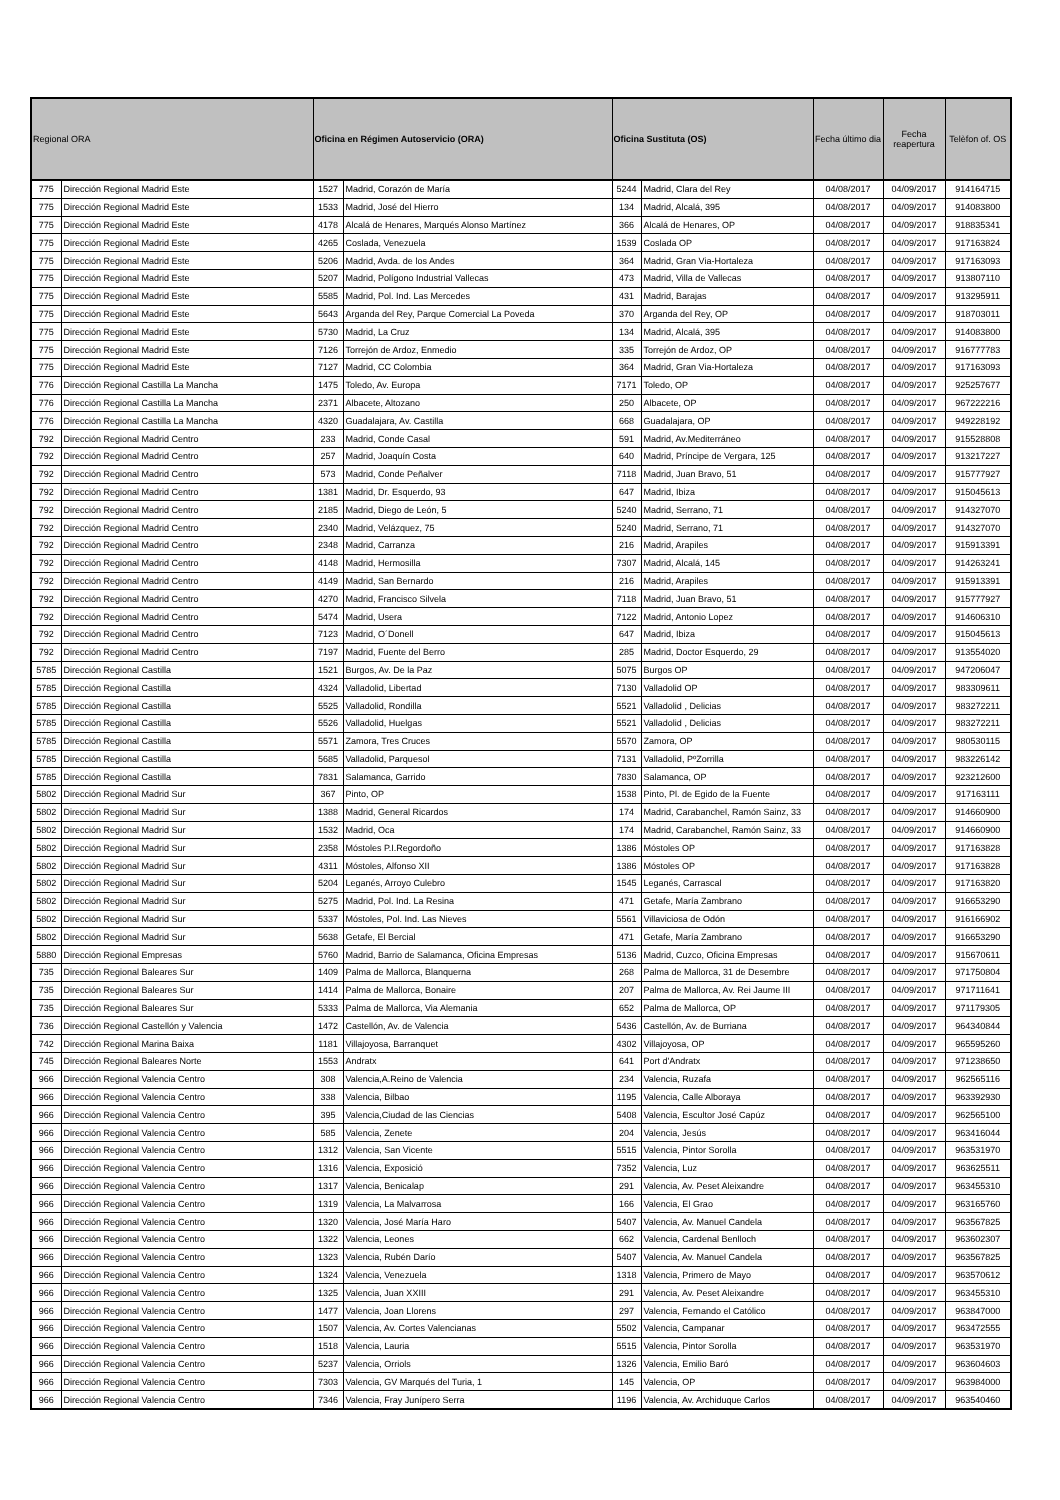| Regional ORA | | Oficina en Régimen Autoservicio (ORA) | | Oficina Sustituta (OS) | | Fecha último dia | Fecha reapertura | Telèfon of. OS |
| --- | --- | --- | --- | --- | --- | --- | --- | --- |
| 775 | Dirección Regional Madrid Este | 1527 | Madrid, Corazón de María | 5244 | Madrid, Clara del Rey | 04/08/2017 | 04/09/2017 | 914164715 |
| 775 | Dirección Regional Madrid Este | 1533 | Madrid, José del Hierro | 134 | Madrid, Alcalá, 395 | 04/08/2017 | 04/09/2017 | 914083800 |
| 775 | Dirección Regional Madrid Este | 4178 | Alcalá de Henares, Marqués Alonso Martínez | 366 | Alcalá de Henares, OP | 04/08/2017 | 04/09/2017 | 918835341 |
| 775 | Dirección Regional Madrid Este | 4265 | Coslada, Venezuela | 1539 | Coslada OP | 04/08/2017 | 04/09/2017 | 917163824 |
| 775 | Dirección Regional Madrid Este | 5206 | Madrid, Avda. de los Andes | 364 | Madrid, Gran Via-Hortaleza | 04/08/2017 | 04/09/2017 | 917163093 |
| 775 | Dirección Regional Madrid Este | 5207 | Madrid, Polígono Industrial Vallecas | 473 | Madrid, Villa de Vallecas | 04/08/2017 | 04/09/2017 | 913807110 |
| 775 | Dirección Regional Madrid Este | 5585 | Madrid, Pol. Ind. Las Mercedes | 431 | Madrid, Barajas | 04/08/2017 | 04/09/2017 | 913295911 |
| 775 | Dirección Regional Madrid Este | 5643 | Arganda del Rey, Parque Comercial La Poveda | 370 | Arganda del Rey, OP | 04/08/2017 | 04/09/2017 | 918703011 |
| 775 | Dirección Regional Madrid Este | 5730 | Madrid, La Cruz | 134 | Madrid, Alcalá, 395 | 04/08/2017 | 04/09/2017 | 914083800 |
| 775 | Dirección Regional Madrid Este | 7126 | Torrejón de Ardoz, Enmedio | 335 | Torrejón de Ardoz, OP | 04/08/2017 | 04/09/2017 | 916777783 |
| 775 | Dirección Regional Madrid Este | 7127 | Madrid, CC Colombia | 364 | Madrid, Gran Via-Hortaleza | 04/08/2017 | 04/09/2017 | 917163093 |
| 776 | Dirección Regional Castilla La Mancha | 1475 | Toledo, Av. Europa | 7171 | Toledo, OP | 04/08/2017 | 04/09/2017 | 925257677 |
| 776 | Dirección Regional Castilla La Mancha | 2371 | Albacete, Altozano | 250 | Albacete, OP | 04/08/2017 | 04/09/2017 | 967222216 |
| 776 | Dirección Regional Castilla La Mancha | 4320 | Guadalajara, Av. Castilla | 668 | Guadalajara, OP | 04/08/2017 | 04/09/2017 | 949228192 |
| 792 | Dirección Regional Madrid Centro | 233 | Madrid, Conde Casal | 591 | Madrid, Av.Mediterráneo | 04/08/2017 | 04/09/2017 | 915528808 |
| 792 | Dirección Regional Madrid Centro | 257 | Madrid, Joaquín Costa | 640 | Madrid, Príncipe de Vergara, 125 | 04/08/2017 | 04/09/2017 | 913217227 |
| 792 | Dirección Regional Madrid Centro | 573 | Madrid, Conde Peñalver | 7118 | Madrid, Juan Bravo, 51 | 04/08/2017 | 04/09/2017 | 915777927 |
| 792 | Dirección Regional Madrid Centro | 1381 | Madrid, Dr. Esquerdo, 93 | 647 | Madrid, Ibiza | 04/08/2017 | 04/09/2017 | 915045613 |
| 792 | Dirección Regional Madrid Centro | 2185 | Madrid, Diego de León, 5 | 5240 | Madrid, Serrano, 71 | 04/08/2017 | 04/09/2017 | 914327070 |
| 792 | Dirección Regional Madrid Centro | 2340 | Madrid, Velázquez, 75 | 5240 | Madrid, Serrano, 71 | 04/08/2017 | 04/09/2017 | 914327070 |
| 792 | Dirección Regional Madrid Centro | 2348 | Madrid, Carranza | 216 | Madrid, Arapiles | 04/08/2017 | 04/09/2017 | 915913391 |
| 792 | Dirección Regional Madrid Centro | 4148 | Madrid, Hermosilla | 7307 | Madrid, Alcalá, 145 | 04/08/2017 | 04/09/2017 | 914263241 |
| 792 | Dirección Regional Madrid Centro | 4149 | Madrid, San Bernardo | 216 | Madrid, Arapiles | 04/08/2017 | 04/09/2017 | 915913391 |
| 792 | Dirección Regional Madrid Centro | 4270 | Madrid, Francisco Silvela | 7118 | Madrid, Juan Bravo, 51 | 04/08/2017 | 04/09/2017 | 915777927 |
| 792 | Dirección Regional Madrid Centro | 5474 | Madrid, Usera | 7122 | Madrid, Antonio Lopez | 04/08/2017 | 04/09/2017 | 914606310 |
| 792 | Dirección Regional Madrid Centro | 7123 | Madrid, O´Donell | 647 | Madrid, Ibiza | 04/08/2017 | 04/09/2017 | 915045613 |
| 792 | Dirección Regional Madrid Centro | 7197 | Madrid, Fuente del Berro | 285 | Madrid, Doctor Esquerdo, 29 | 04/08/2017 | 04/09/2017 | 913554020 |
| 5785 | Dirección Regional Castilla | 1521 | Burgos, Av. De la Paz | 5075 | Burgos OP | 04/08/2017 | 04/09/2017 | 947206047 |
| 5785 | Dirección Regional Castilla | 4324 | Valladolid, Libertad | 7130 | Valladolid OP | 04/08/2017 | 04/09/2017 | 983309611 |
| 5785 | Dirección Regional Castilla | 5525 | Valladolid, Rondilla | 5521 | Valladolid , Delicias | 04/08/2017 | 04/09/2017 | 983272211 |
| 5785 | Dirección Regional Castilla | 5526 | Valladolid, Huelgas | 5521 | Valladolid , Delicias | 04/08/2017 | 04/09/2017 | 983272211 |
| 5785 | Dirección Regional Castilla | 5571 | Zamora, Tres Cruces | 5570 | Zamora, OP | 04/08/2017 | 04/09/2017 | 980530115 |
| 5785 | Dirección Regional Castilla | 5685 | Valladolid, Parquesol | 7131 | Valladolid, PºZorrilla | 04/08/2017 | 04/09/2017 | 983226142 |
| 5785 | Dirección Regional Castilla | 7831 | Salamanca, Garrido | 7830 | Salamanca, OP | 04/08/2017 | 04/09/2017 | 923212600 |
| 5802 | Dirección Regional Madrid Sur | 367 | Pinto, OP | 1538 | Pinto, Pl. de Egido de la Fuente | 04/08/2017 | 04/09/2017 | 917163111 |
| 5802 | Dirección Regional Madrid Sur | 1388 | Madrid, General Ricardos | 174 | Madrid, Carabanchel, Ramón Sainz, 33 | 04/08/2017 | 04/09/2017 | 914660900 |
| 5802 | Dirección Regional Madrid Sur | 1532 | Madrid, Oca | 174 | Madrid, Carabanchel, Ramón Sainz, 33 | 04/08/2017 | 04/09/2017 | 914660900 |
| 5802 | Dirección Regional Madrid Sur | 2358 | Móstoles P.I.Regordoño | 1386 | Móstoles OP | 04/08/2017 | 04/09/2017 | 917163828 |
| 5802 | Dirección Regional Madrid Sur | 4311 | Móstoles, Alfonso XII | 1386 | Móstoles OP | 04/08/2017 | 04/09/2017 | 917163828 |
| 5802 | Dirección Regional Madrid Sur | 5204 | Leganés, Arroyo Culebro | 1545 | Leganés, Carrascal | 04/08/2017 | 04/09/2017 | 917163820 |
| 5802 | Dirección Regional Madrid Sur | 5275 | Madrid, Pol. Ind. La Resina | 471 | Getafe, María Zambrano | 04/08/2017 | 04/09/2017 | 916653290 |
| 5802 | Dirección Regional Madrid Sur | 5337 | Móstoles, Pol. Ind. Las Nieves | 5561 | Villaviciosa de Odón | 04/08/2017 | 04/09/2017 | 916166902 |
| 5802 | Dirección Regional Madrid Sur | 5638 | Getafe, El Bercial | 471 | Getafe, María Zambrano | 04/08/2017 | 04/09/2017 | 916653290 |
| 5880 | Dirección Regional Empresas | 5760 | Madrid, Barrio de Salamanca, Oficina Empresas | 5136 | Madrid, Cuzco, Oficina Empresas | 04/08/2017 | 04/09/2017 | 915670611 |
| 735 | Dirección Regional Baleares Sur | 1409 | Palma de Mallorca, Blanquerna | 268 | Palma de Mallorca, 31 de Desembre | 04/08/2017 | 04/09/2017 | 971750804 |
| 735 | Dirección Regional Baleares Sur | 1414 | Palma de Mallorca, Bonaire | 207 | Palma de Mallorca, Av. Rei Jaume III | 04/08/2017 | 04/09/2017 | 971711641 |
| 735 | Dirección Regional Baleares Sur | 5333 | Palma de Mallorca, Via Alemania | 652 | Palma de Mallorca, OP | 04/08/2017 | 04/09/2017 | 971179305 |
| 736 | Dirección Regional Castellón y Valencia | 1472 | Castellón, Av. de Valencia | 5436 | Castellón, Av. de Burriana | 04/08/2017 | 04/09/2017 | 964340844 |
| 742 | Dirección Regional Marina Baixa | 1181 | Villajoyosa, Barranquet | 4302 | Villajoyosa, OP | 04/08/2017 | 04/09/2017 | 965595260 |
| 745 | Dirección Regional Baleares Norte | 1553 | Andratx | 641 | Port d'Andratx | 04/08/2017 | 04/09/2017 | 971238650 |
| 966 | Dirección Regional Valencia Centro | 308 | Valencia,A.Reino de Valencia | 234 | Valencia, Ruzafa | 04/08/2017 | 04/09/2017 | 962565116 |
| 966 | Dirección Regional Valencia Centro | 338 | Valencia, Bilbao | 1195 | Valencia, Calle Alboraya | 04/08/2017 | 04/09/2017 | 963392930 |
| 966 | Dirección Regional Valencia Centro | 395 | Valencia,Ciudad de las Ciencias | 5408 | Valencia, Escultor José Capúz | 04/08/2017 | 04/09/2017 | 962565100 |
| 966 | Dirección Regional Valencia Centro | 585 | Valencia, Zenete | 204 | Valencia, Jesús | 04/08/2017 | 04/09/2017 | 963416044 |
| 966 | Dirección Regional Valencia Centro | 1312 | Valencia, San Vicente | 5515 | Valencia, Pintor Sorolla | 04/08/2017 | 04/09/2017 | 963531970 |
| 966 | Dirección Regional Valencia Centro | 1316 | Valencia, Exposició | 7352 | Valencia, Luz | 04/08/2017 | 04/09/2017 | 963625511 |
| 966 | Dirección Regional Valencia Centro | 1317 | Valencia, Benicalap | 291 | Valencia, Av. Peset Aleixandre | 04/08/2017 | 04/09/2017 | 963455310 |
| 966 | Dirección Regional Valencia Centro | 1319 | Valencia, La Malvarrosa | 166 | Valencia, El Grao | 04/08/2017 | 04/09/2017 | 963165760 |
| 966 | Dirección Regional Valencia Centro | 1320 | Valencia, José María Haro | 5407 | Valencia, Av. Manuel Candela | 04/08/2017 | 04/09/2017 | 963567825 |
| 966 | Dirección Regional Valencia Centro | 1322 | Valencia, Leones | 662 | Valencia, Cardenal Benlloch | 04/08/2017 | 04/09/2017 | 963602307 |
| 966 | Dirección Regional Valencia Centro | 1323 | Valencia, Rubén Darío | 5407 | Valencia, Av. Manuel Candela | 04/08/2017 | 04/09/2017 | 963567825 |
| 966 | Dirección Regional Valencia Centro | 1324 | Valencia, Venezuela | 1318 | Valencia, Primero de Mayo | 04/08/2017 | 04/09/2017 | 963570612 |
| 966 | Dirección Regional Valencia Centro | 1325 | Valencia, Juan XXIII | 291 | Valencia, Av. Peset Aleixandre | 04/08/2017 | 04/09/2017 | 963455310 |
| 966 | Dirección Regional Valencia Centro | 1477 | Valencia, Joan Llorens | 297 | Valencia, Fernando el Católico | 04/08/2017 | 04/09/2017 | 963847000 |
| 966 | Dirección Regional Valencia Centro | 1507 | Valencia, Av. Cortes Valencianas | 5502 | Valencia, Campanar | 04/08/2017 | 04/09/2017 | 963472555 |
| 966 | Dirección Regional Valencia Centro | 1518 | Valencia, Lauria | 5515 | Valencia, Pintor Sorolla | 04/08/2017 | 04/09/2017 | 963531970 |
| 966 | Dirección Regional Valencia Centro | 5237 | Valencia, Orriols | 1326 | Valencia, Emilio Baró | 04/08/2017 | 04/09/2017 | 963604603 |
| 966 | Dirección Regional Valencia Centro | 7303 | Valencia, GV Marqués del Turia, 1 | 145 | Valencia, OP | 04/08/2017 | 04/09/2017 | 963984000 |
| 966 | Dirección Regional Valencia Centro | 7346 | Valencia, Fray Junípero Serra | 1196 | Valencia, Av. Archiduque Carlos | 04/08/2017 | 04/09/2017 | 963540460 |